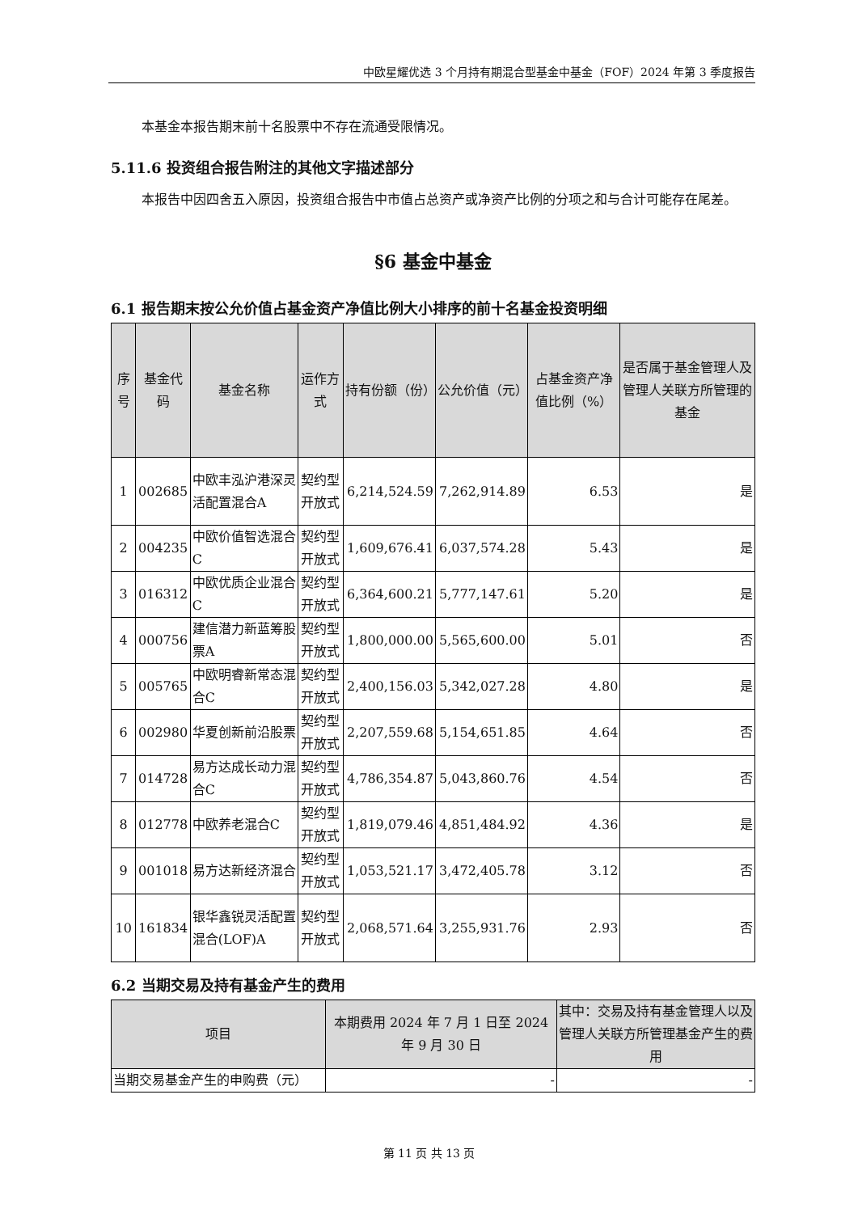中欧星耀优选 3 个月持有期混合型基金中基金（FOF）2024 年第 3 季度报告
本基金本报告期末前十名股票中不存在流通受限情况。
5.11.6 投资组合报告附注的其他文字描述部分
本报告中因四舍五入原因，投资组合报告中市值占总资产或净资产比例的分项之和与合计可能存在尾差。
§6 基金中基金
6.1 报告期末按公允价值占基金资产净值比例大小排序的前十名基金投资明细
| 序号 | 基金代码 | 基金名称 | 运作方式 | 持有份额（份） | 公允价值（元） | 占基金资产净值比例（%） | 是否属于基金管理人及管理人关联方所管理的基金 |
| --- | --- | --- | --- | --- | --- | --- | --- |
| 1 | 002685 | 中欧丰泓沪港深灵活配置混合A | 契约型开放式 | 6,214,524.59 | 7,262,914.89 | 6.53 | 是 |
| 2 | 004235 | 中欧价值智选混合C | 契约型开放式 | 1,609,676.41 | 6,037,574.28 | 5.43 | 是 |
| 3 | 016312 | 中欧优质企业混合C | 契约型开放式 | 6,364,600.21 | 5,777,147.61 | 5.20 | 是 |
| 4 | 000756 | 建信潜力新蓝筹股票A | 契约型开放式 | 1,800,000.00 | 5,565,600.00 | 5.01 | 否 |
| 5 | 005765 | 中欧明睿新常态混合C | 契约型开放式 | 2,400,156.03 | 5,342,027.28 | 4.80 | 是 |
| 6 | 002980 | 华夏创新前沿股票 | 契约型开放式 | 2,207,559.68 | 5,154,651.85 | 4.64 | 否 |
| 7 | 014728 | 易方达成长动力混合C | 契约型开放式 | 4,786,354.87 | 5,043,860.76 | 4.54 | 否 |
| 8 | 012778 | 中欧养老混合C | 契约型开放式 | 1,819,079.46 | 4,851,484.92 | 4.36 | 是 |
| 9 | 001018 | 易方达新经济混合 | 契约型开放式 | 1,053,521.17 | 3,472,405.78 | 3.12 | 否 |
| 10 | 161834 | 银华鑫锐灵活配置混合(LOF)A | 契约型开放式 | 2,068,571.64 | 3,255,931.76 | 2.93 | 否 |
6.2 当期交易及持有基金产生的费用
| 项目 | 本期费用 2024 年 7 月 1 日至 2024 年 9 月 30 日 | 其中：交易及持有基金管理人以及管理人关联方所管理基金产生的费用 |
| --- | --- | --- |
| 当期交易基金产生的申购费（元） | - | - |
第 11 页 共 13 页